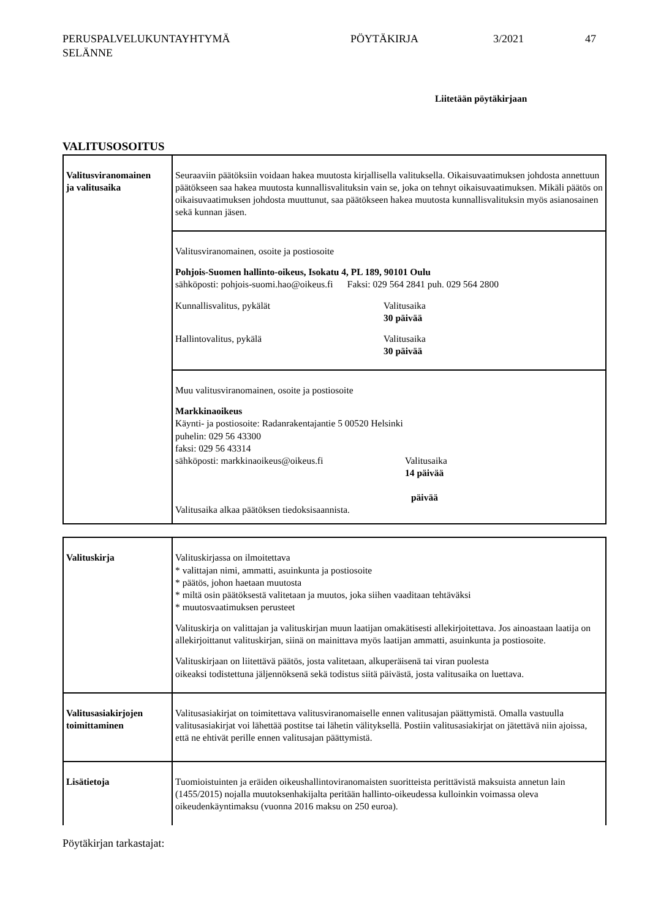PERUSPALVELUKUNTAYHTYMÄ
SELÄNNE
PÖYTÄKIRJA 3/2021 47
Liitetään pöytäkirjaan
VALITUSOSOITUS
| Valitusviranomainen ja valitusaika | Seuraaviin päätöksiin voidaan hakea muutosta kirjallisella valituksella. Oikaisuvaatimuksen johdosta annettuun päätökseen saa hakea muutosta kunnallisvalituksin vain se, joka on tehnyt oikaisuvaatimuksen. Mikäli päätös on oikaisuvaatimuksen johdosta muuttunut, saa päätökseen hakea muutosta kunnallisvalituksin myös asianosainen sekä kunnan jäsen. |
| | Valitusviranomainen, osoite ja postiosoite Pohjois-Suomen hallinto-oikeus, Isokatu 4, PL 189, 90101 Oulu sähköposti: pohjois-suomi.hao@oikeus.fi Faksi: 029 564 2841 puh. 029 564 2800 Kunnallisvalitus, pykälät Valitusaika 30 päivää Hallintovalitus, pykälä Valitusaika 30 päivää |
| | Muu valitusviranomainen, osoite ja postiosoite Markkinaoikeus Käynti- ja postiosoite: Radanrakentajantie 5 00520 Helsinki puhelin: 029 56 43300 faksi: 029 56 43314 sähköposti: markkinaoikeus@oikeus.fi Valitusaika 14 päivää päivää Valitusaika alkaa päätöksen tiedoksisaannista. |
| Valituskirja | Valituskirjassa on ilmoitettava * valittajan nimi, ammatti, asuinkunta ja postiosoite * päätös, johon haetaan muutosta * miltä osin päätöksestä valitetaan ja muutos, joka siihen vaaditaan tehtäväksi * muutosvaatimuksen perusteet Valituskirja on valittajan ja valituskirjan muun laatijan omakätisesti allekirjoitettava. Jos ainoastaan laatija on allekirjoittanut valituskirjan, siinä on mainittava myös laatijan ammatti, asuinkunta ja postiosoite. Valituskirjaan on liitettävä päätös, josta valitetaan, alkuperäisenä tai viran puolesta oikeaksi todistettuna jäljennöksenä sekä todistus siitä päivästä, josta valitusaika on luettava. |
| Valitusasiakirjojen toimittaminen | Valitusasiakirjat on toimitettava valitusviranomaiselle ennen valitusajan päättymistä. Omalla vastuulla valitusasiakirjat voi lähettää postitse tai lähetin välityksellä. Postiin valitusasiakirjat on jätettävä niin ajoissa, että ne ehtivät perille ennen valitusajan päättymistä. |
| Lisätietoja | Tuomioistuinten ja eräiden oikeushallintoviranomaisten suoritteista perittävistä maksuista annetun lain (1455/2015) nojalla muutoksenhakijalta peritään hallinto-oikeudessa kulloinkin voimassa oleva oikeudenkäyntimaksu (vuonna 2016 maksu on 250 euroa). |
Pöytäkirjan tarkastajat: